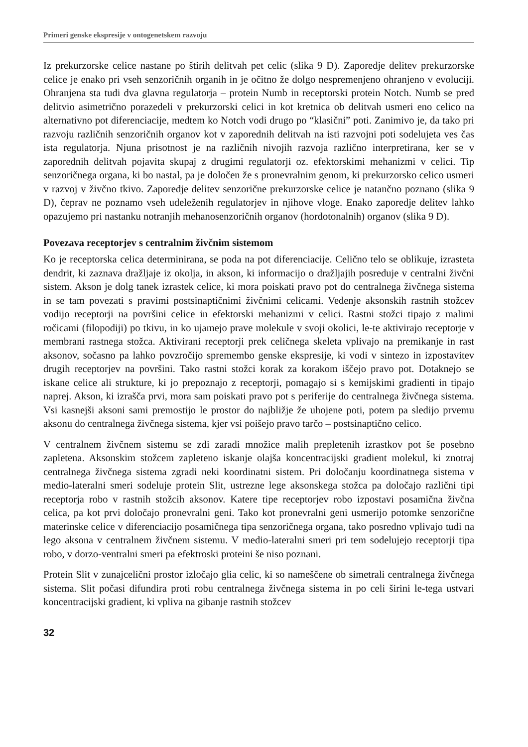Primeri genske ekspresije v ontogenetskem razvoju
Iz prekurzorske celice nastane po štirih delitvah pet celic (slika 9 D). Zaporedje delitev prekurzorske celice je enako pri vseh senzoričnih organih in je očitno že dolgo nespremenjeno ohranjeno v evoluciji. Ohranjena sta tudi dva glavna regulatorja – protein Numb in receptorski protein Notch. Numb se pred delitvio asimetrično porazedeli v prekurzorski celici in kot kretnica ob delitvah usmeri eno celico na alternativno pot diferenciacije, medtem ko Notch vodi drugo po “klasični” poti. Zanimivo je, da tako pri razvoju različnih senzoričnih organov kot v zaporednih delitvah na isti razvojni poti sodelujeta ves čas ista regulatorja. Njuna prisotnost je na različnih nivojih razvoja različno interpretirana, ker se v zaporednih delitvah pojavita skupaj z drugimi regulatorji oz. efektorskimi mehanizmi v celici. Tip senzoričnega organa, ki bo nastal, pa je določen že s pronevralnim genom, ki prekurzorsko celico usmeri v razvoj v živčno tkivo. Zaporedje delitev senzorične prekurzorske celice je natančno poznano (slika 9 D), čeprav ne poznamo vseh udeleženih regulatorjev in njihove vloge. Enako zaporedje delitev lahko opazujemo pri nastanku notranjih mehanosenzoričnih organov (hordotonalnih) organov (slika 9 D).
Povezava receptorjev s centralnim živčnim sistemom
Ko je receptorska celica determinirana, se poda na pot diferenciacije. Celično telo se oblikuje, izrasteta dendrit, ki zaznava dražljaje iz okolja, in akson, ki informacijo o dražljajih posreduje v centralni živčni sistem. Akson je dolg tanek izrastek celice, ki mora poiskati pravo pot do centralnega živčnega sistema in se tam povezati s pravimi postsinaptičnimi živčnimi celicami. Vedenje aksonskih rastnih stožcev vodijo receptorji na površini celice in efektorski mehanizmi v celici. Rastni stožci tipajo z malimi ročicami (filopodiji) po tkivu, in ko ujamejo prave molekule v svoji okolici, le-te aktivirajo receptorje v membrani rastnega stožca. Aktivirani receptorji prek celičnega skeleta vplivajo na premikanje in rast aksonov, sočasno pa lahko povzročijo spremembo genske ekspresije, ki vodi v sintezo in izpostavitev drugih receptorjev na površini. Tako rastni stožci korak za korakom iščejo pravo pot. Dotaknejo se iskane celice ali strukture, ki jo prepoznajo z receptorji, pomagajo si s kemijskimi gradienti in tipajo naprej. Akson, ki izrašča prvi, mora sam poiskati pravo pot s periferije do centralnega živčnega sistema. Vsi kasnejši aksoni sami premostijo le prostor do najbližje že uhojene poti, potem pa sledijo prvemu aksonu do centralnega živčnega sistema, kjer vsi poišejo pravo tarčo – postsinaptično celico.
V centralnem živčnem sistemu se zdi zaradi množice malih prepletenih izrastkov pot še posebno zapletena. Aksonskim stožcem zapleteno iskanje olajša koncentracijski gradient molekul, ki znotraj centralnega živčnega sistema zgradi neki koordinatni sistem. Pri določanju koordinatnega sistema v medio-lateralni smeri sodeluje protein Slit, ustrezne lege aksonskega stožca pa določajo različni tipi receptorja robo v rastnih stožcih aksonov. Katere tipe receptorjev robo izpostavi posamična živčna celica, pa kot prvi določajo pronevralni geni. Tako kot pronevralni geni usmerijo potomke senzorične materinske celice v diferenciacijo posamičnega tipa senzoričnega organa, tako posredno vplivajo tudi na lego aksona v centralnem živčnem sistemu. V medio-lateralni smeri pri tem sodelujejo receptorji tipa robo, v dorzo-ventralni smeri pa efektroski proteini še niso poznani.
Protein Slit v zunajcelični prostor izločajo glia celic, ki so nameščene ob simetrali centralnega živčnega sistema. Slit počasi difundira proti robu centralnega živčnega sistema in po celi širini le-tega ustvari koncentracijski gradient, ki vpliva na gibanje rastnih stožcev
32